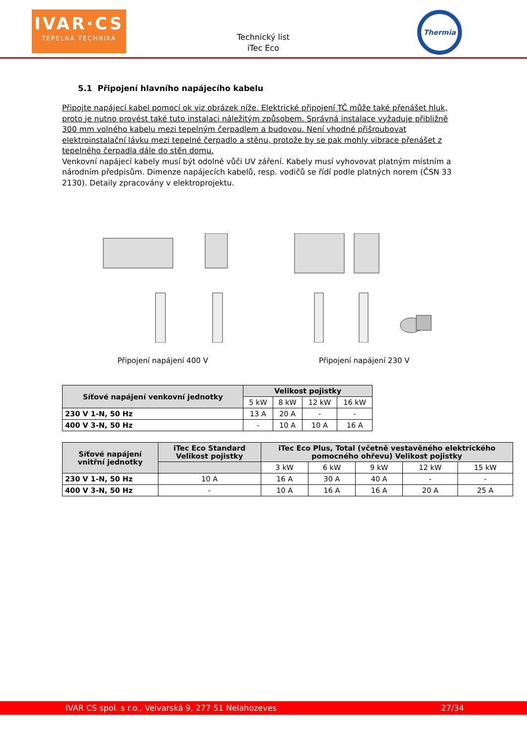IVAR·CS
TEPELNÁ TECHNIKA
Technický list
iTec Eco
Thermia
5.1 Připojení hlavního napájecího kabelu
Připojte napájecí kabel pomocí ok viz obrázek níže. Elektrické připojení TČ může také přenášet hluk, proto je nutno provést také tuto instalaci náležitým způsobem. Správná instalace vyžaduje přibližně 300 mm volného kabelu mezi tepelným čerpadlem a budovou. Není vhodné přišroubovat elektroinstalační lávku mezi tepelné čerpadlo a stěnu, protože by se pak mohly vibrace přenášet z tepelného čerpadla dále do stěn domu.
Venkovní napájecí kabely musí být odolné vůči UV záření. Kabely musí vyhovovat platným místním a národním předpisům. Dimenze napájecích kabelů, resp. vodičů se řídí podle platných norem (ČSN 33 2130). Detaily zpracovány v elektroprojektu.
Připojení napájení 400 V Připojení napájení 230 V
| Síťové napájení venkovní jednotky | Velikost pojistky | | | |
| --- | --- | --- | --- | --- |
| | 5 kW | 8 kW | 12 kW | 16 kW |
| 230 V 1-N, 50 Hz | 13 A | 20 A | - | - |
| 400 V 3-N, 50 Hz | - | 10 A | 10 A | 16 A |
| Síťové napájení vnitřní jednotky | iTec Eco Standard Velikost pojistky | iTec Eco Plus, Total (včetně vestavěného elektrického pomocného ohřevu) Velikost pojistky | | | | |
| --- | --- | --- | --- | --- | --- | --- |
| | | 3 kW | 6 kW | 9 kW | 12 kW | 15 kW |
| 230 V 1-N, 50 Hz | 10 A | 16 A | 30 A | 40 A | - | - |
| 400 V 3-N, 50 Hz | - | 10 A | 16 A | 16 A | 20 A | 25 A |
IVAR CS spol. s r.o., Velvarská 9, 277 51 Nelahozeves 27/34